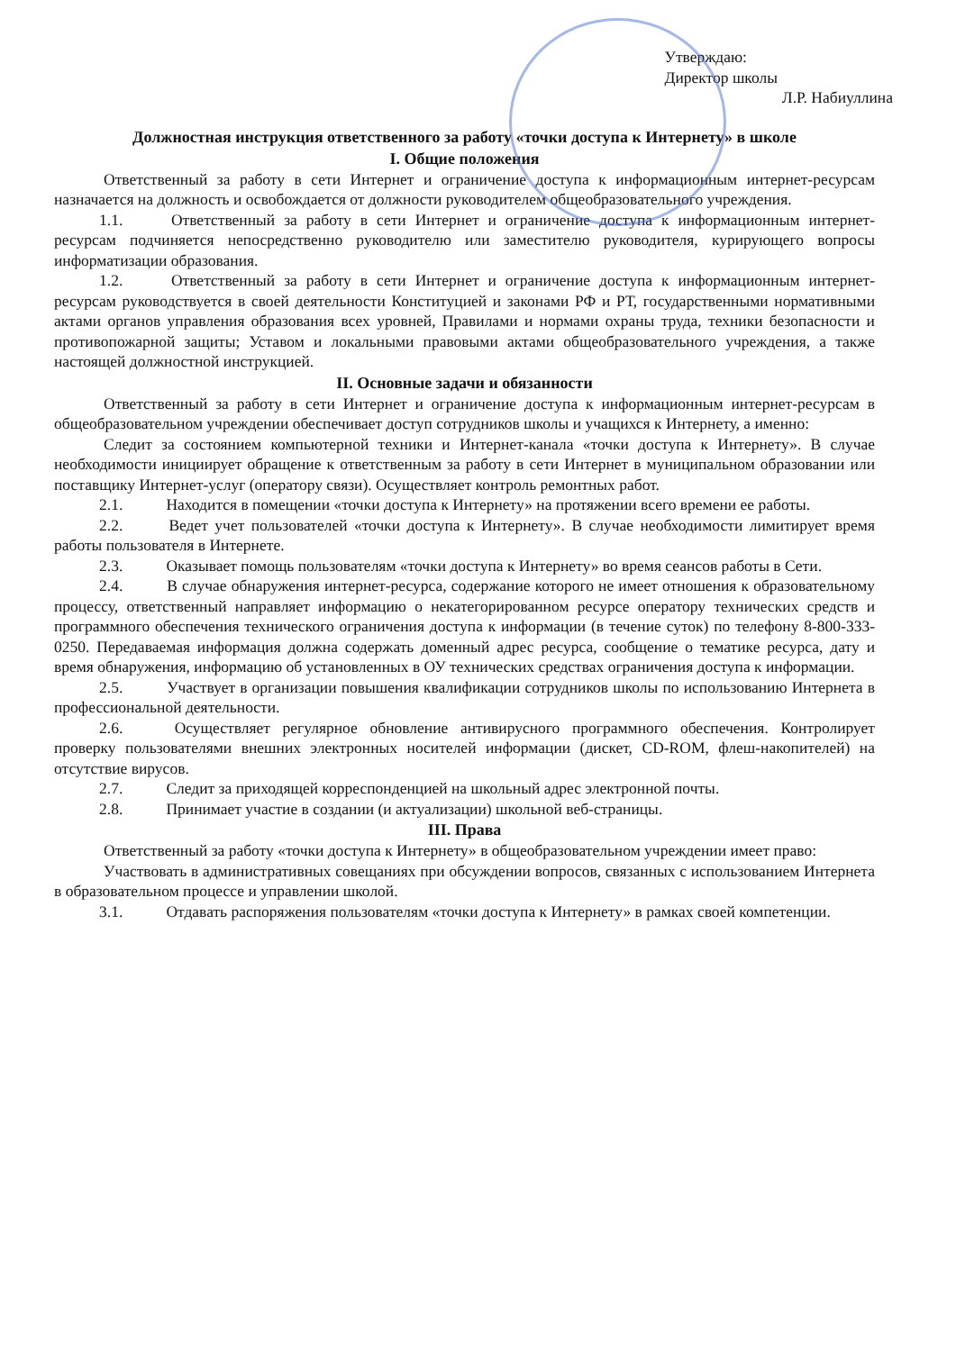Утверждаю:
Директор школы
Л.Р. Набиуллина
Должностная инструкция ответственного за работу «точки доступа к Интернету» в школе
I. Общие положения
Ответственный за работу в сети Интернет и ограничение доступа к информационным интернет-ресурсам назначается на должность и освобождается от должности руководителем общеобразовательного учреждения.
1.1. Ответственный за работу в сети Интернет и ограничение доступа к информационным интернет-ресурсам подчиняется непосредственно руководителю или заместителю руководителя, курирующего вопросы информатизации образования.
1.2. Ответственный за работу в сети Интернет и ограничение доступа к информационным интернет-ресурсам руководствуется в своей деятельности Конституцией и законами РФ и РТ, государственными нормативными актами органов управления образования всех уровней, Правилами и нормами охраны труда, техники безопасности и противопожарной защиты; Уставом и локальными правовыми актами общеобразовательного учреждения, а также настоящей должностной инструкцией.
II. Основные задачи и обязанности
Ответственный за работу в сети Интернет и ограничение доступа к информационным интернет-ресурсам в общеобразовательном учреждении обеспечивает доступ сотрудников школы и учащихся к Интернету, а именно:
Следит за состоянием компьютерной техники и Интернет-канала «точки доступа к Интернету». В случае необходимости инициирует обращение к ответственным за работу в сети Интернет в муниципальном образовании или поставщику Интернет-услуг (оператору связи). Осуществляет контроль ремонтных работ.
2.1. Находится в помещении «точки доступа к Интернету» на протяжении всего времени ее работы.
2.2. Ведет учет пользователей «точки доступа к Интернету». В случае необходимости лимитирует время работы пользователя в Интернете.
2.3. Оказывает помощь пользователям «точки доступа к Интернету» во время сеансов работы в Сети.
2.4. В случае обнаружения интернет-ресурса, содержание которого не имеет отношения к образовательному процессу, ответственный направляет информацию о некатегорированном ресурсе оператору технических средств и программного обеспечения технического ограничения доступа к информации (в течение суток) по телефону 8-800-333-0250. Передаваемая информация должна содержать доменный адрес ресурса, сообщение о тематике ресурса, дату и время обнаружения, информацию об установленных в ОУ технических средствах ограничения доступа к информации.
2.5. Участвует в организации повышения квалификации сотрудников школы по использованию Интернета в профессиональной деятельности.
2.6. Осуществляет регулярное обновление антивирусного программного обеспечения. Контролирует проверку пользователями внешних электронных носителей информации (дискет, CD-ROM, флеш-накопителей) на отсутствие вирусов.
2.7. Следит за приходящей корреспонденцией на школьный адрес электронной почты.
2.8. Принимает участие в создании (и актуализации) школьной веб-страницы.
III. Права
Ответственный за работу «точки доступа к Интернету» в общеобразовательном учреждении имеет право:
Участвовать в административных совещаниях при обсуждении вопросов, связанных с использованием Интернета в образовательном процессе и управлении школой.
3.1. Отдавать распоряжения пользователям «точки доступа к Интернету» в рамках своей компетенции.